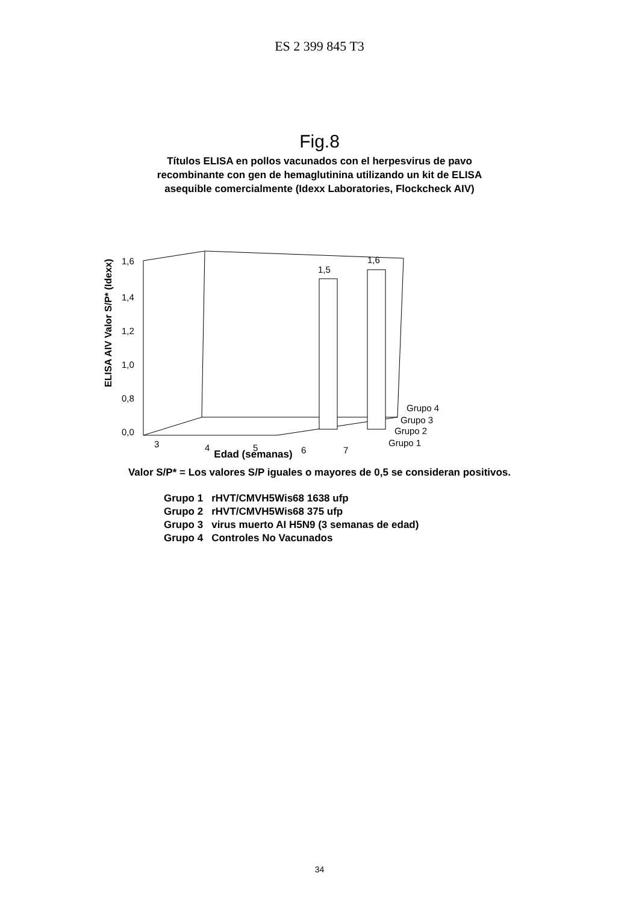ES 2 399 845 T3
Fig.8
Títulos ELISA en pollos vacunados con el herpesvirus de pavo
recombinante con gen de hemaglutinina utilizando un kit de ELISA
asequible comercialmente (Idexx Laboratories, Flockcheck AIV)
ELISA AIV Valor S/P* (Idexx)
1,6
1,4
1,2
1,0
0,8
0,0
1,5
1,6
3
4
5
6
7
Grupo 4
Grupo 3
Grupo 2
Grupo 1
Edad (semanas)
Valor S/P* = Los valores S/P iguales o mayores de 0,5 se consideran positivos.
| Grupo 1 | rHVT/CMVH5Wis68 1638 ufp |
| Grupo 2 | rHVT/CMVH5Wis68 375 ufp |
| Grupo 3 | virus muerto AI H5N9 (3 semanas de edad) |
| Grupo 4 | Controles No Vacunados |
34